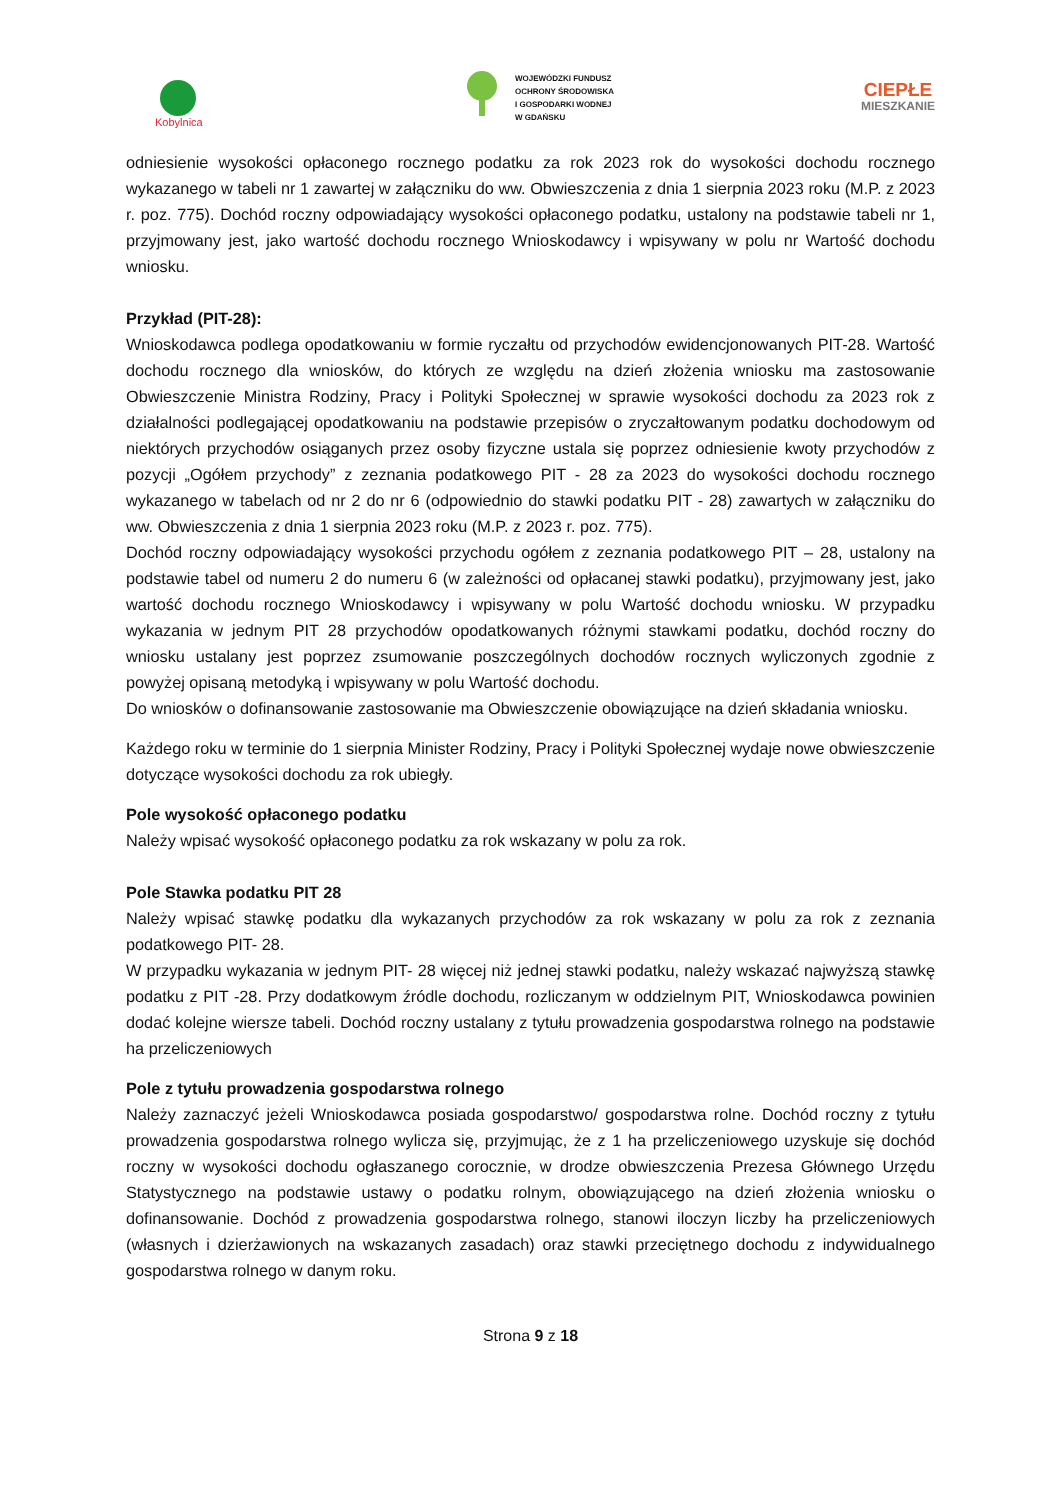Kobylnica
WOJEWÓDZKI FUNDUSZ
OCHRONY ŚRODOWISKA
I GOSPODARKI WODNEJ
W GDAŃSKU
CIEPŁE
MIESZKANIE
odniesienie wysokości opłaconego rocznego podatku za rok 2023 rok do wysokości dochodu rocznego wykazanego w tabeli nr 1 zawartej w załączniku do ww. Obwieszczenia z dnia 1 sierpnia 2023 roku (M.P. z 2023 r. poz. 775). Dochód roczny odpowiadający wysokości opłaconego podatku, ustalony na podstawie tabeli nr 1, przyjmowany jest, jako wartość dochodu rocznego Wnioskodawcy i wpisywany w polu nr Wartość dochodu wniosku.
Przykład (PIT-28):
Wnioskodawca podlega opodatkowaniu w formie ryczałtu od przychodów ewidencjonowanych PIT-28. Wartość dochodu rocznego dla wniosków, do których ze względu na dzień złożenia wniosku ma zastosowanie Obwieszczenie Ministra Rodziny, Pracy i Polityki Społecznej w sprawie wysokości dochodu za 2023 rok z działalności podlegającej opodatkowaniu na podstawie przepisów o zryczałtowanym podatku dochodowym od niektórych przychodów osiąganych przez osoby fizyczne ustala się poprzez odniesienie kwoty przychodów z pozycji „Ogółem przychody” z zeznania podatkowego PIT - 28 za 2023 do wysokości dochodu rocznego wykazanego w tabelach od nr 2 do nr 6 (odpowiednio do stawki podatku PIT - 28) zawartych w załączniku do ww. Obwieszczenia z dnia 1 sierpnia 2023 roku (M.P. z 2023 r. poz. 775).
Dochód roczny odpowiadający wysokości przychodu ogółem z zeznania podatkowego PIT – 28, ustalony na podstawie tabel od numeru 2 do numeru 6 (w zależności od opłacanej stawki podatku), przyjmowany jest, jako wartość dochodu rocznego Wnioskodawcy i wpisywany w polu Wartość dochodu wniosku. W przypadku wykazania w jednym PIT 28 przychodów opodatkowanych różnymi stawkami podatku, dochód roczny do wniosku ustalany jest poprzez zsumowanie poszczególnych dochodów rocznych wyliczonych zgodnie z powyżej opisaną metodyką i wpisywany w polu Wartość dochodu.
Do wniosków o dofinansowanie zastosowanie ma Obwieszczenie obowiązujące na dzień składania wniosku.
Każdego roku w terminie do 1 sierpnia Minister Rodziny, Pracy i Polityki Społecznej wydaje nowe obwieszczenie dotyczące wysokości dochodu za rok ubiegły.
Pole wysokość opłaconego podatku
Należy wpisać wysokość opłaconego podatku za rok wskazany w polu za rok.
Pole Stawka podatku PIT 28
Należy wpisać stawkę podatku dla wykazanych przychodów za rok wskazany w polu za rok z zeznania podatkowego PIT- 28.
W przypadku wykazania w jednym PIT- 28 więcej niż jednej stawki podatku, należy wskazać najwyższą stawkę podatku z PIT -28. Przy dodatkowym źródle dochodu, rozliczanym w oddzielnym PIT, Wnioskodawca powinien dodać kolejne wiersze tabeli. Dochód roczny ustalany z tytułu prowadzenia gospodarstwa rolnego na podstawie ha przeliczeniowych
Pole z tytułu prowadzenia gospodarstwa rolnego
Należy zaznaczyć jeżeli Wnioskodawca posiada gospodarstwo/ gospodarstwa rolne. Dochód roczny z tytułu prowadzenia gospodarstwa rolnego wylicza się, przyjmując, że z 1 ha przeliczeniowego uzyskuje się dochód roczny w wysokości dochodu ogłaszanego corocznie, w drodze obwieszczenia Prezesa Głównego Urzędu Statystycznego na podstawie ustawy o podatku rolnym, obowiązującego na dzień złożenia wniosku o dofinansowanie. Dochód z prowadzenia gospodarstwa rolnego, stanowi iloczyn liczby ha przeliczeniowych (własnych i dzierżawionych na wskazanych zasadach) oraz stawki przeciętnego dochodu z indywidualnego gospodarstwa rolnego w danym roku.
Strona 9 z 18